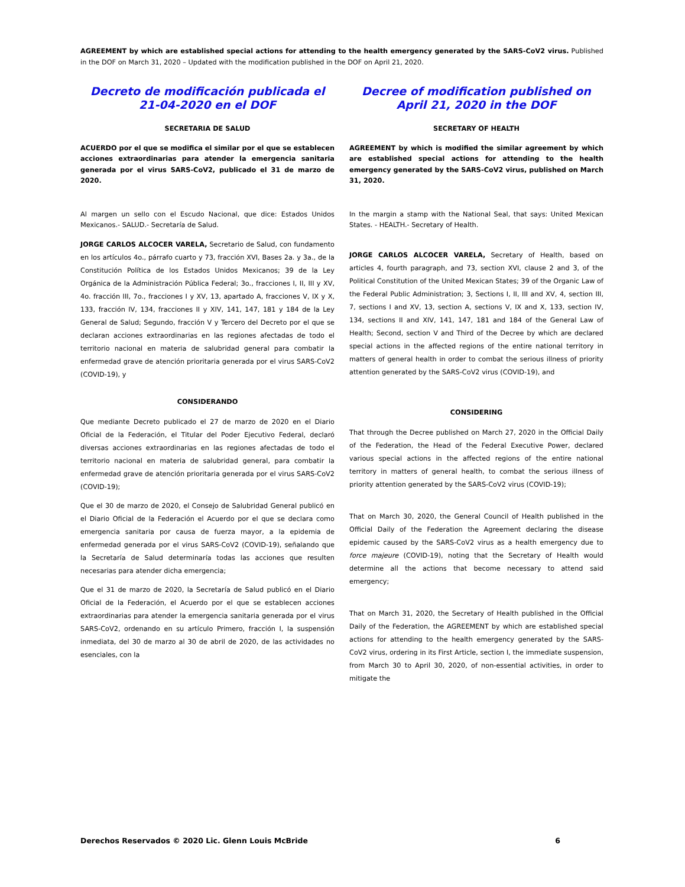AGREEMENT by which are established special actions for attending to the health emergency generated by the SARS-CoV2 virus. Published in the DOF on March 31, 2020 – Updated with the modification published in the DOF on April 21, 2020.
Decreto de modificación publicada el 21-04-2020 en el DOF
SECRETARIA DE SALUD
ACUERDO por el que se modifica el similar por el que se establecen acciones extraordinarias para atender la emergencia sanitaria generada por el virus SARS-CoV2, publicado el 31 de marzo de 2020.
Al margen un sello con el Escudo Nacional, que dice: Estados Unidos Mexicanos.- SALUD.- Secretaría de Salud.
JORGE CARLOS ALCOCER VARELA, Secretario de Salud, con fundamento en los artículos 4o., párrafo cuarto y 73, fracción XVI, Bases 2a. y 3a., de la Constitución Política de los Estados Unidos Mexicanos; 39 de la Ley Orgánica de la Administración Pública Federal; 3o., fracciones I, II, III y XV, 4o. fracción III, 7o., fracciones I y XV, 13, apartado A, fracciones V, IX y X, 133, fracción IV, 134, fracciones II y XIV, 141, 147, 181 y 184 de la Ley General de Salud; Segundo, fracción V y Tercero del Decreto por el que se declaran acciones extraordinarias en las regiones afectadas de todo el territorio nacional en materia de salubridad general para combatir la enfermedad grave de atención prioritaria generada por el virus SARS-CoV2 (COVID-19), y
CONSIDERANDO
Que mediante Decreto publicado el 27 de marzo de 2020 en el Diario Oficial de la Federación, el Titular del Poder Ejecutivo Federal, declaró diversas acciones extraordinarias en las regiones afectadas de todo el territorio nacional en materia de salubridad general, para combatir la enfermedad grave de atención prioritaria generada por el virus SARS-CoV2 (COVID-19);
Que el 30 de marzo de 2020, el Consejo de Salubridad General publicó en el Diario Oficial de la Federación el Acuerdo por el que se declara como emergencia sanitaria por causa de fuerza mayor, a la epidemia de enfermedad generada por el virus SARS-CoV2 (COVID-19), señalando que la Secretaría de Salud determinaría todas las acciones que resulten necesarias para atender dicha emergencia;
Que el 31 de marzo de 2020, la Secretaría de Salud publicó en el Diario Oficial de la Federación, el Acuerdo por el que se establecen acciones extraordinarias para atender la emergencia sanitaria generada por el virus SARS-CoV2, ordenando en su artículo Primero, fracción I, la suspensión inmediata, del 30 de marzo al 30 de abril de 2020, de las actividades no esenciales, con la
Decree of modification published on April 21, 2020 in the DOF
SECRETARY OF HEALTH
AGREEMENT by which is modified the similar agreement by which are established special actions for attending to the health emergency generated by the SARS-CoV2 virus, published on March 31, 2020.
In the margin a stamp with the National Seal, that says: United Mexican States. - HEALTH.- Secretary of Health.
JORGE CARLOS ALCOCER VARELA, Secretary of Health, based on articles 4, fourth paragraph, and 73, section XVI, clause 2 and 3, of the Political Constitution of the United Mexican States; 39 of the Organic Law of the Federal Public Administration; 3, Sections I, II, III and XV, 4, section III, 7, sections I and XV, 13, section A, sections V, IX and X, 133, section IV, 134, sections II and XIV, 141, 147, 181 and 184 of the General Law of Health; Second, section V and Third of the Decree by which are declared special actions in the affected regions of the entire national territory in matters of general health in order to combat the serious illness of priority attention generated by the SARS-CoV2 virus (COVID-19), and
CONSIDERING
That through the Decree published on March 27, 2020 in the Official Daily of the Federation, the Head of the Federal Executive Power, declared various special actions in the affected regions of the entire national territory in matters of general health, to combat the serious illness of priority attention generated by the SARS-CoV2 virus (COVID-19);
That on March 30, 2020, the General Council of Health published in the Official Daily of the Federation the Agreement declaring the disease epidemic caused by the SARS-CoV2 virus as a health emergency due to force majeure (COVID-19), noting that the Secretary of Health would determine all the actions that become necessary to attend said emergency;
That on March 31, 2020, the Secretary of Health published in the Official Daily of the Federation, the AGREEMENT by which are established special actions for attending to the health emergency generated by the SARS-CoV2 virus, ordering in its First Article, section I, the immediate suspension, from March 30 to April 30, 2020, of non-essential activities, in order to mitigate the
Derechos Reservados © 2020 Lic. Glenn Louis McBride 6